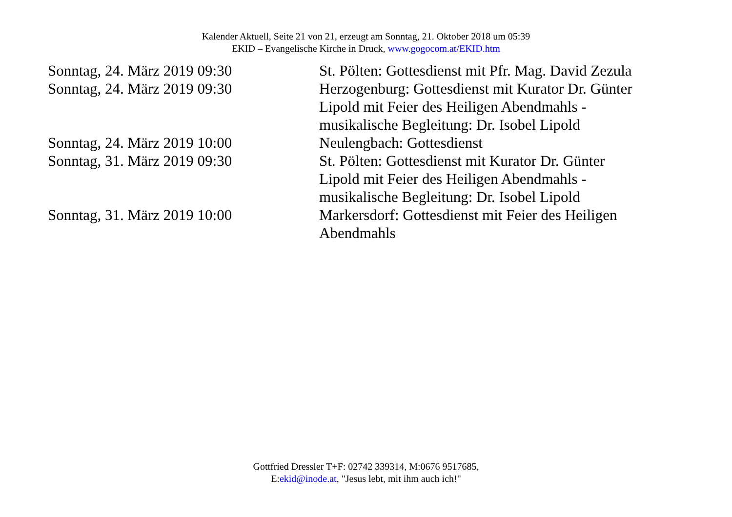Kalender Aktuell, Seite 21 von 21, erzeugt am Sonntag, 21. Oktober 2018 um 05:39
EKID – Evangelische Kirche in Druck, www.gogocom.at/EKID.htm
| Sonntag, 24. März 2019 09:30 | St. Pölten: Gottesdienst mit Pfr. Mag. David Zezula |
| Sonntag, 24. März 2019 09:30 | Herzogenburg: Gottesdienst mit Kurator Dr. Günter Lipold mit Feier des Heiligen Abendmahls - musikalische Begleitung: Dr. Isobel Lipold |
| Sonntag, 24. März 2019 10:00 | Neulengbach: Gottesdienst |
| Sonntag, 31. März 2019 09:30 | St. Pölten: Gottesdienst mit Kurator Dr. Günter Lipold mit Feier des Heiligen Abendmahls - musikalische Begleitung: Dr. Isobel Lipold |
| Sonntag, 31. März 2019 10:00 | Markersdorf: Gottesdienst mit Feier des Heiligen Abendmahls |
Gottfried Dressler T+F: 02742 339314, M:0676 9517685,
E:ekid@inode.at, "Jesus lebt, mit ihm auch ich!"